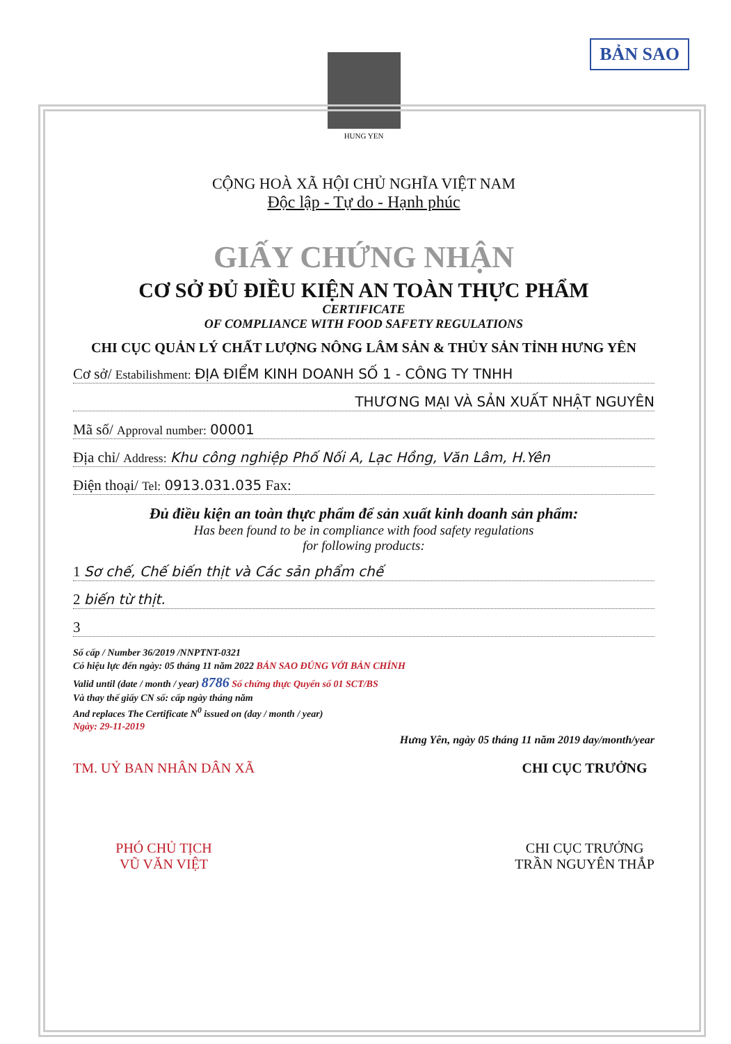BẢN SAO
HUNG YEN
CỘNG HOÀ XÃ HỘI CHỦ NGHĨA VIỆT NAM
Độc lập - Tự do - Hạnh phúc
GIẤY CHỨNG NHẬN
CƠ SỞ ĐỦ ĐIỀU KIỆN AN TOÀN THỰC PHẨM
CERTIFICATE
OF COMPLIANCE WITH FOOD SAFETY REGULATIONS
CHI CỤC QUẢN LÝ CHẤT LƯỢNG NÔNG LÂM SẢN & THỦY SẢN TỈNH HƯNG YÊN
Cơ sở/ Estabilishment: ĐỊA ĐIỂM KINH DOANH SỐ 1 - CÔNG TY TNHH
THƯƠNG MẠI VÀ SẢN XUẤT NHẬT NGUYÊN
Mã số/ Approval number: 00001
Địa chỉ/ Address: Khu công nghiệp Phố Nối A, Lạc Hồng, Văn Lâm, H.Yên
Điện thoại/ Tel: 0913.031.035 Fax:
Đủ điều kiện an toàn thực phẩm để sản xuất kinh doanh sản phẩm:
Has been found to be in compliance with food safety regulations
for following products:
1 Sơ chế, Chế biến thịt và Các sản phẩm chế
2 biến từ thịt.
3
Số cấp / Number 36/2019 /NNPTNT-0321
Có hiệu lực đến ngày: 05 tháng 11 năm 2022 BẢN SAO ĐÚNG VỚI BẢN CHÍNH
Valid until (date / month / year) 8786 Số chứng thực Quyển số 01 SCT/BS
Và thay thế giấy CN số: cấp ngày tháng năm
And replaces The Certificate N<sup>0</sup> issued on (day / month / year)
Ngày: 29-11-2019
Hưng Yên, ngày 05 tháng 11 năm 2019 day/month/year
TM. UỶ BAN NHÂN DÂN XÃ
PHÓ CHỦ TỊCH
VŨ VĂN VIỆT
CHI CỤC TRƯỞNG
CHI CỤC TRƯỞNG
TRẦN NGUYÊN THẮP